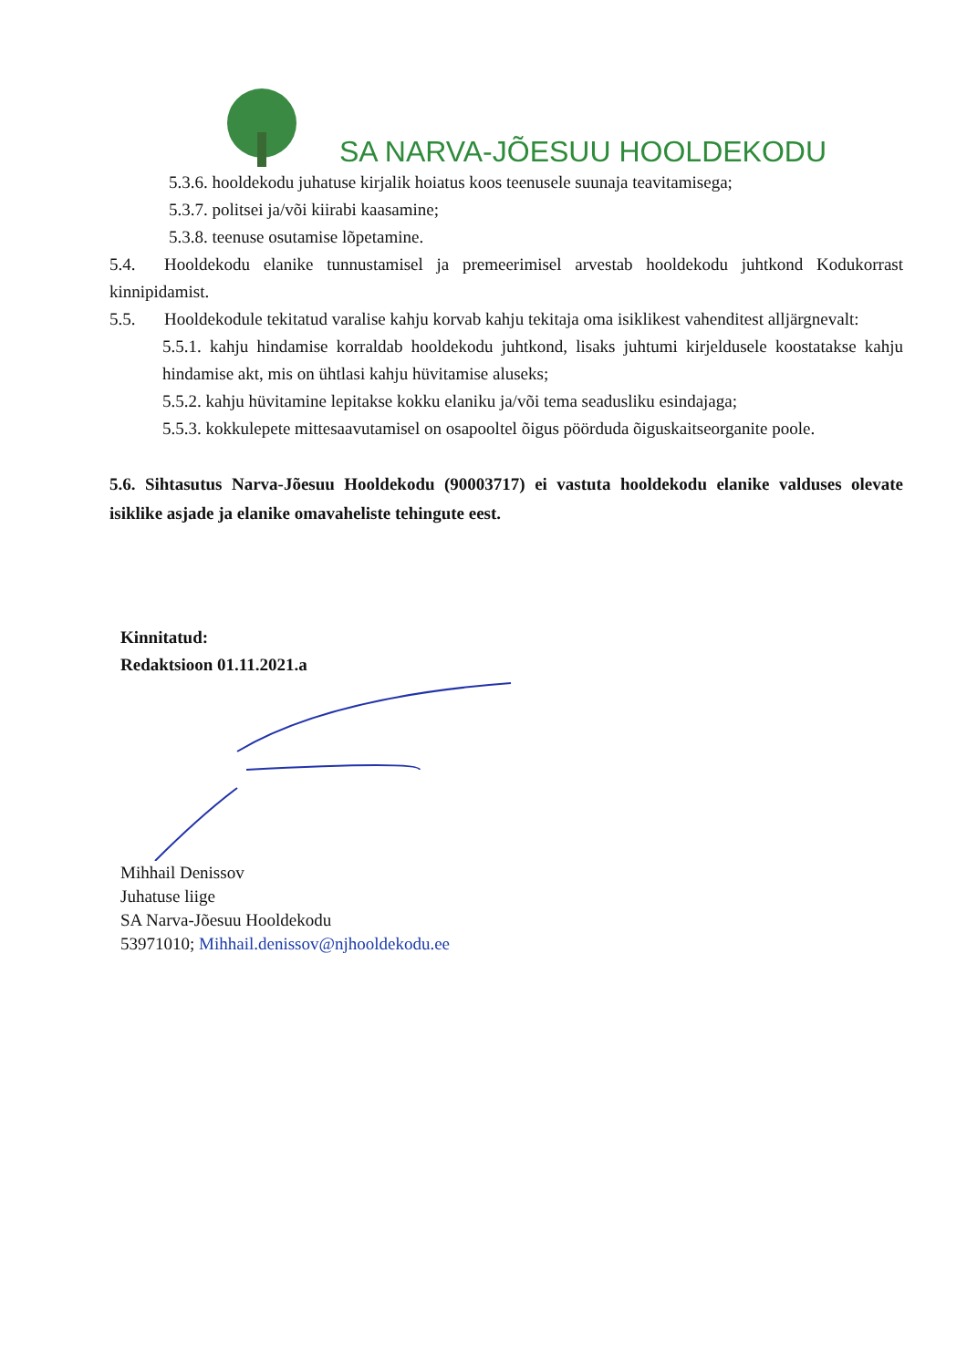SA NARVA-JÕESUU HOOLDEKODU
5.3.6. hooldekodu juhatuse kirjalik hoiatus koos teenusele suunaja teavitamisega;
5.3.7. politsei ja/või kiirabi kaasamine;
5.3.8. teenuse osutamise lõpetamine.
5.4. Hooldekodu elanike tunnustamisel ja premeerimisel arvestab hooldekodu juhtkond Kodukorrast kinnipidamist.
5.5. Hooldekodule tekitatud varalise kahju korvab kahju tekitaja oma isiklikest vahenditest alljärgnevalt:
5.5.1. kahju hindamise korraldab hooldekodu juhtkond, lisaks juhtumi kirjeldusele koostatakse kahju hindamise akt, mis on ühtlasi kahju hüvitamise aluseks;
5.5.2. kahju hüvitamine lepitakse kokku elaniku ja/või tema seadusliku esindajaga;
5.5.3. kokkulepete mittesaavutamisel on osapooltel õigus pöörduda õiguskaitseorganite poole.
5.6. Sihtasutus Narva-Jõesuu Hooldekodu (90003717) ei vastuta hooldekodu elanike valduses olevate isiklike asjade ja elanike omavaheliste tehingute eest.
Kinnitatud:
Redaktsioon 01.11.2021.a
Mihhail Denissov
Juhatuse liige
SA Narva-Jõesuu Hooldekodu
53971010; Mihhail.denissov@njhooldekodu.ee